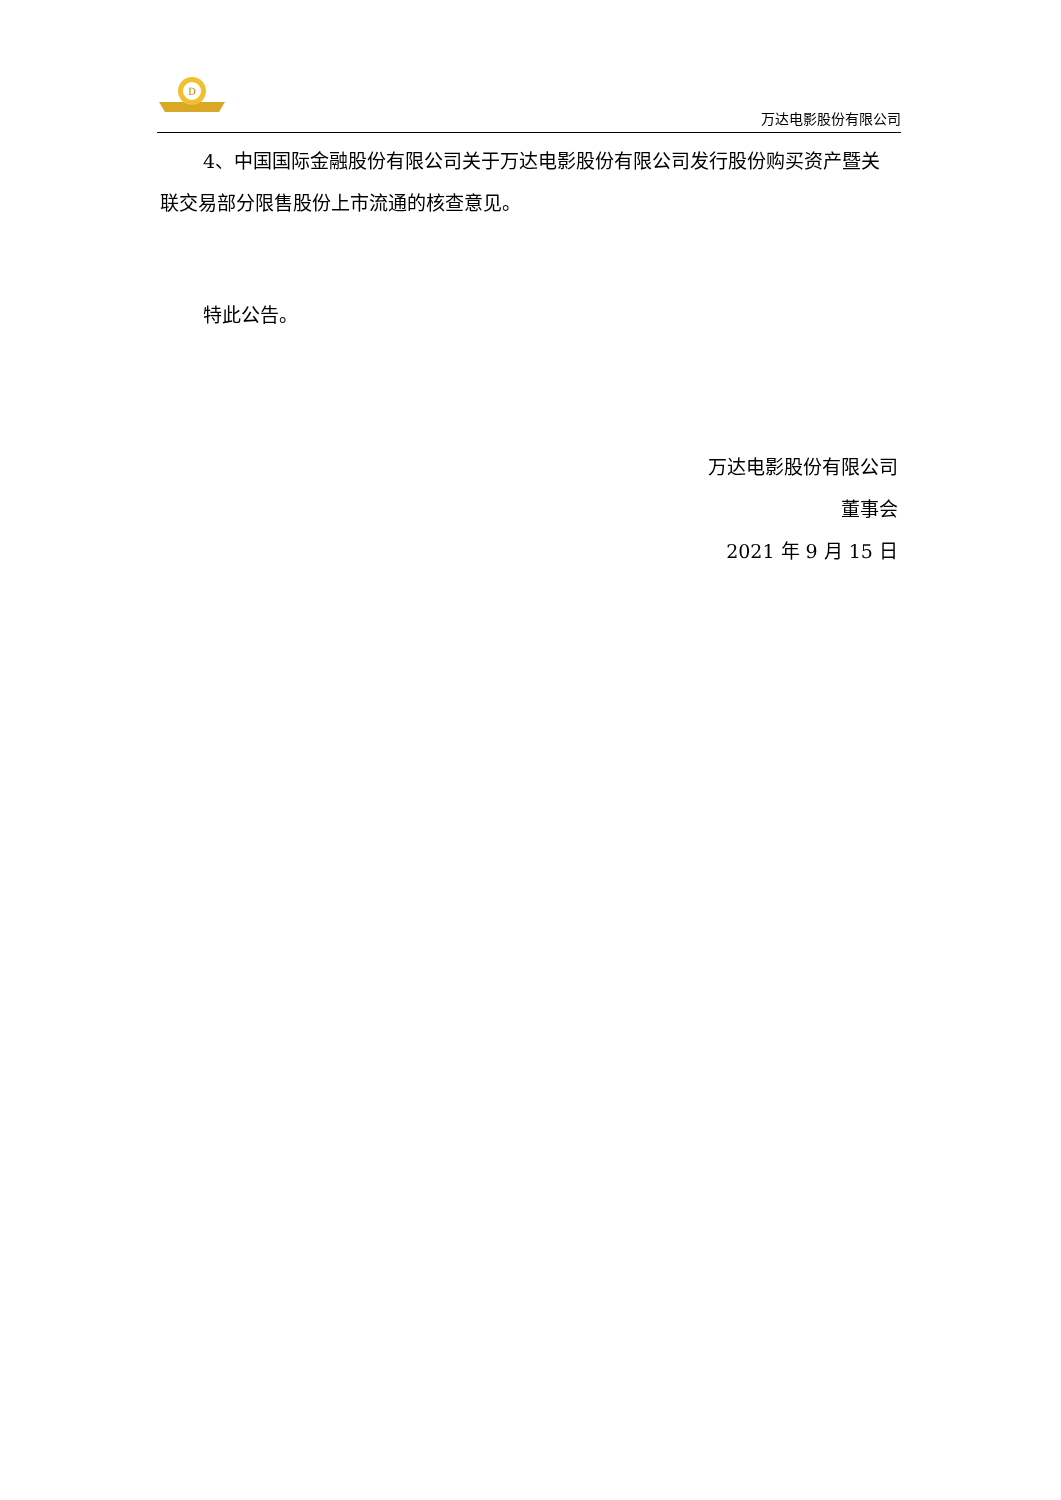D
万达电影股份有限公司
4、中国国际金融股份有限公司关于万达电影股份有限公司发行股份购买资产暨关联交易部分限售股份上市流通的核查意见。
特此公告。
万达电影股份有限公司
董事会
2021 年 9 月 15 日